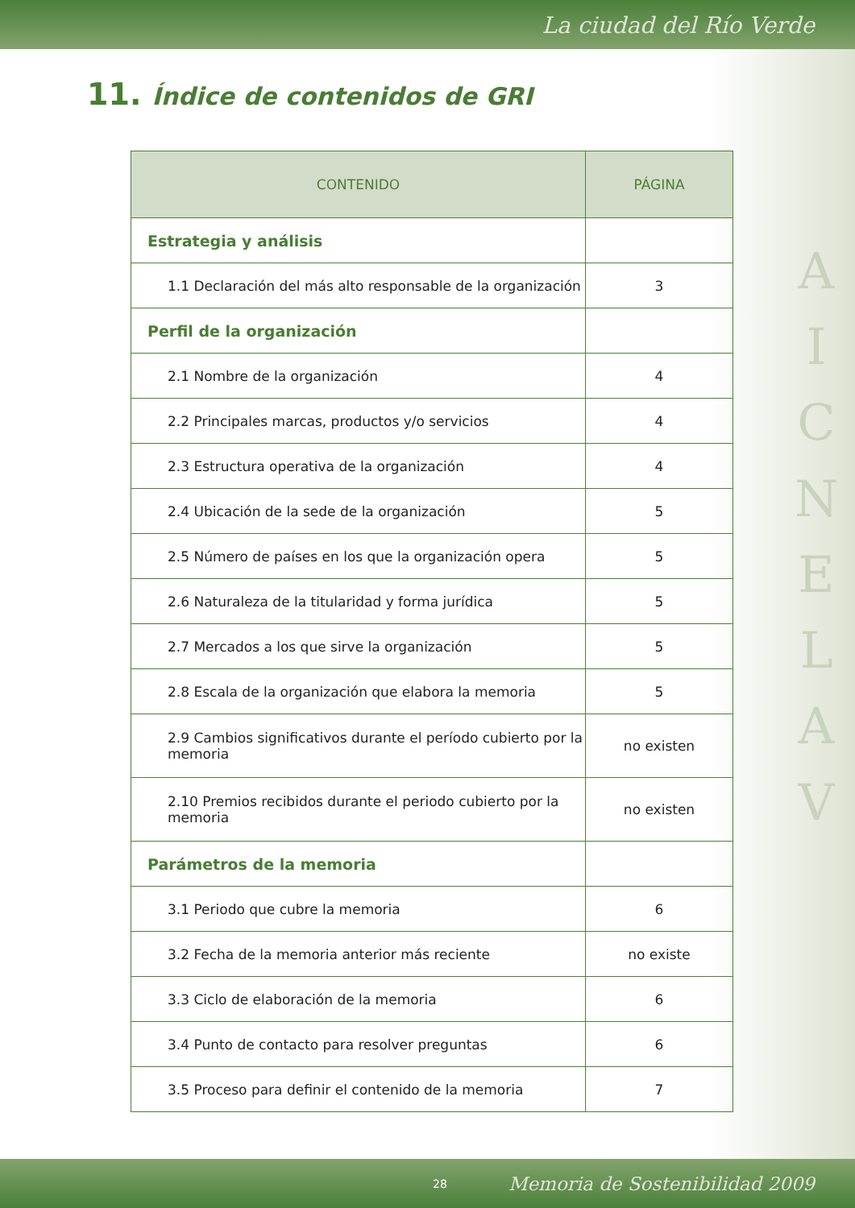La ciudad del Río Verde
11. Índice de contenidos de GRI
| CONTENIDO | PÁGINA |
| --- | --- |
| Estrategia y análisis | |
| 1.1 Declaración del más alto responsable de la organización | 3 |
| Perfil de la organización | |
| 2.1 Nombre de la organización | 4 |
| 2.2 Principales marcas, productos y/o servicios | 4 |
| 2.3 Estructura operativa de la organización | 4 |
| 2.4 Ubicación de la sede de la organización | 5 |
| 2.5 Número de países en los que la organización opera | 5 |
| 2.6 Naturaleza de la titularidad y forma jurídica | 5 |
| 2.7 Mercados a los que sirve la organización | 5 |
| 2.8 Escala de la organización que elabora la memoria | 5 |
| 2.9 Cambios significativos durante el período cubierto por la memoria | no existen |
| 2.10 Premios recibidos durante el periodo cubierto por la memoria | no existen |
| Parámetros de la memoria | |
| 3.1 Periodo que cubre la memoria | 6 |
| 3.2 Fecha de la memoria anterior más reciente | no existe |
| 3.3 Ciclo de elaboración de la memoria | 6 |
| 3.4 Punto de contacto para resolver preguntas | 6 |
| 3.5 Proceso para definir el contenido de la memoria | 7 |
A I C N E L A V
28 Memoria de Sostenibilidad 2009